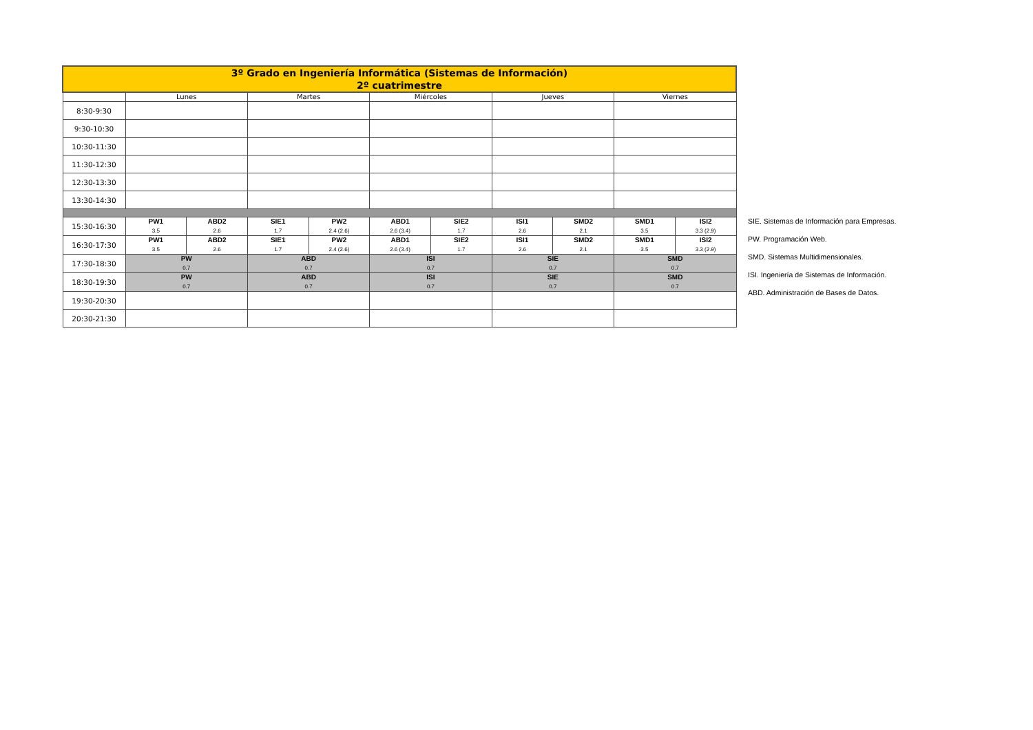| 3º Grado en Ingeniería Informática (Sistemas de Información) 2º cuatrimestre | | | | | | | | | | |
| | Lunes | | Martes | | Miércoles | | Jueves | | Viernes | |
| 8:30-9:30 | | | | | | | | | | |
| 9:30-10:30 | | | | | | | | | | |
| 10:30-11:30 | | | | | | | | | | |
| 11:30-12:30 | | | | | | | | | | |
| 12:30-13:30 | | | | | | | | | | |
| 13:30-14:30 | | | | | | | | | | |
| 15:30-16:30 | PW1 3.5 | ABD2 2.6 | SIE1 1.7 | PW2 2.4 (2.6) | ABD1 2.6 (3.4) | SIE2 1.7 | ISI1 2.6 | SMD2 2.1 | SMD1 3.5 | ISI2 3.3 (2.9) |
| 16:30-17:30 | PW1 3.5 | ABD2 2.6 | SIE1 1.7 | PW2 2.4 (2.6) | ABD1 2.6 (3.4) | SIE2 1.7 | ISI1 2.6 | SMD2 2.1 | SMD1 3.5 | ISI2 3.3 (2.9) |
| 17:30-18:30 | PW 0.7 | | ABD 0.7 | | ISI 0.7 | | SIE 0.7 | | SMD 0.7 | |
| 18:30-19:30 | PW 0.7 | | ABD 0.7 | | ISI 0.7 | | SIE 0.7 | | SMD 0.7 | |
| 19:30-20:30 | | | | | | | | | | |
| 20:30-21:30 | | | | | | | | | | |
SIE. Sistemas de Información para Empresas.
PW. Programación Web.
SMD. Sistemas Multidimensionales.
ISI. Ingeniería de Sistemas de Información.
ABD. Administración de Bases de Datos.